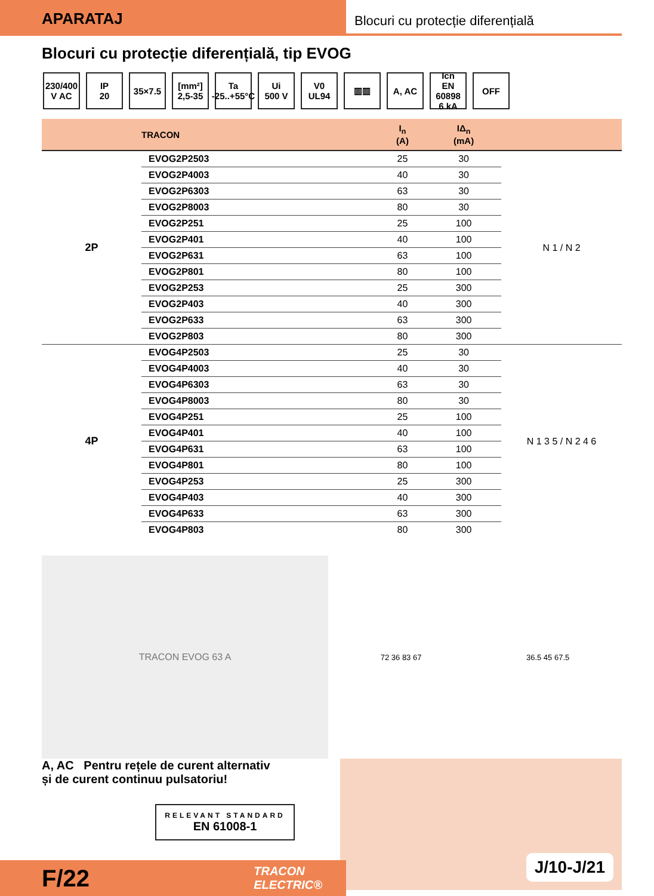APARATAJ
Blocuri cu protecție diferențială
Blocuri cu protecție diferențială, tip EVOG
230/400
V AC
IP
20
35×7.5 [mm²]
2,5-35
Ta
-25..+55°C
Ui
500 V
V0
UL94
▥▥ A, AC Icn
EN 60898
6 kA
OFF
| | TRACON | I<sub>n</sub> (A) | IΔ<sub>n</sub> (mA) | |
| --- | --- | --- | --- | --- |
| 2P | EVOG2P2503 | 25 | 30 | N 1 / N 2 |
| | EVOG2P4003 | 40 | 30 | |
| | EVOG2P6303 | 63 | 30 | |
| | EVOG2P8003 | 80 | 30 | |
| | EVOG2P251 | 25 | 100 | |
| | EVOG2P401 | 40 | 100 | |
| | EVOG2P631 | 63 | 100 | |
| | EVOG2P801 | 80 | 100 | |
| | EVOG2P253 | 25 | 300 | |
| | EVOG2P403 | 40 | 300 | |
| | EVOG2P633 | 63 | 300 | |
| | EVOG2P803 | 80 | 300 | |
| 4P | EVOG4P2503 | 25 | 30 | N 1 3 5 / N 2 4 6 |
| | EVOG4P4003 | 40 | 30 | |
| | EVOG4P6303 | 63 | 30 | |
| | EVOG4P8003 | 80 | 30 | |
| | EVOG4P251 | 25 | 100 | |
| | EVOG4P401 | 40 | 100 | |
| | EVOG4P631 | 63 | 100 | |
| | EVOG4P801 | 80 | 100 | |
| | EVOG4P253 | 25 | 300 | |
| | EVOG4P403 | 40 | 300 | |
| | EVOG4P633 | 63 | 300 | |
| | EVOG4P803 | 80 | 300 | |
TRACON EVOG 63 A
72 36 83 67 36.5 45 67.5
A, AC Pentru rețele de curent alternativ
și de curent continuu pulsatoriu!
RELEVANT STANDARD
EN 61008-1
J/10-J/21
F/22 TRACON
ELECTRIC®